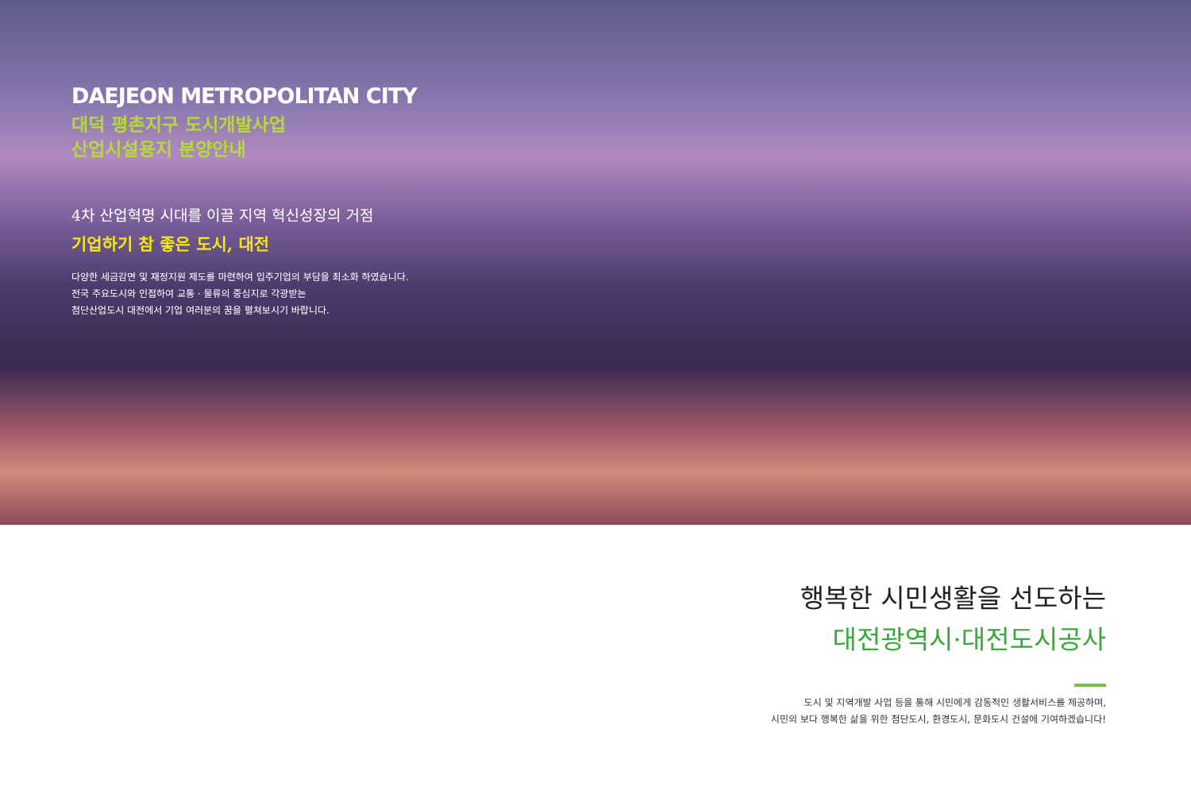DAEJEON METROPOLITAN CITY
대덕 평촌지구 도시개발사업
산업시설용지 분양안내
4차 산업혁명 시대를 이끌 지역 혁신성장의 거점
기업하기 참 좋은 도시, 대전
다양한 세금감면 및 재정지원 제도를 마련하여 입주기업의 부담을 최소화 하였습니다.
전국 주요도시와 인접하여 교통 · 물류의 중심지로 각광받는
첨단산업도시 대전에서 기업 여러분의 꿈을 펼쳐보시기 바랍니다.
행복한 시민생활을 선도하는
대전광역시·대전도시공사
도시 및 지역개발 사업 등을 통해 시민에게 감동적인 생활서비스를 제공하며,
시민의 보다 행복한 삶을 위한 첨단도시, 환경도시, 문화도시 건설에 기여하겠습니다!